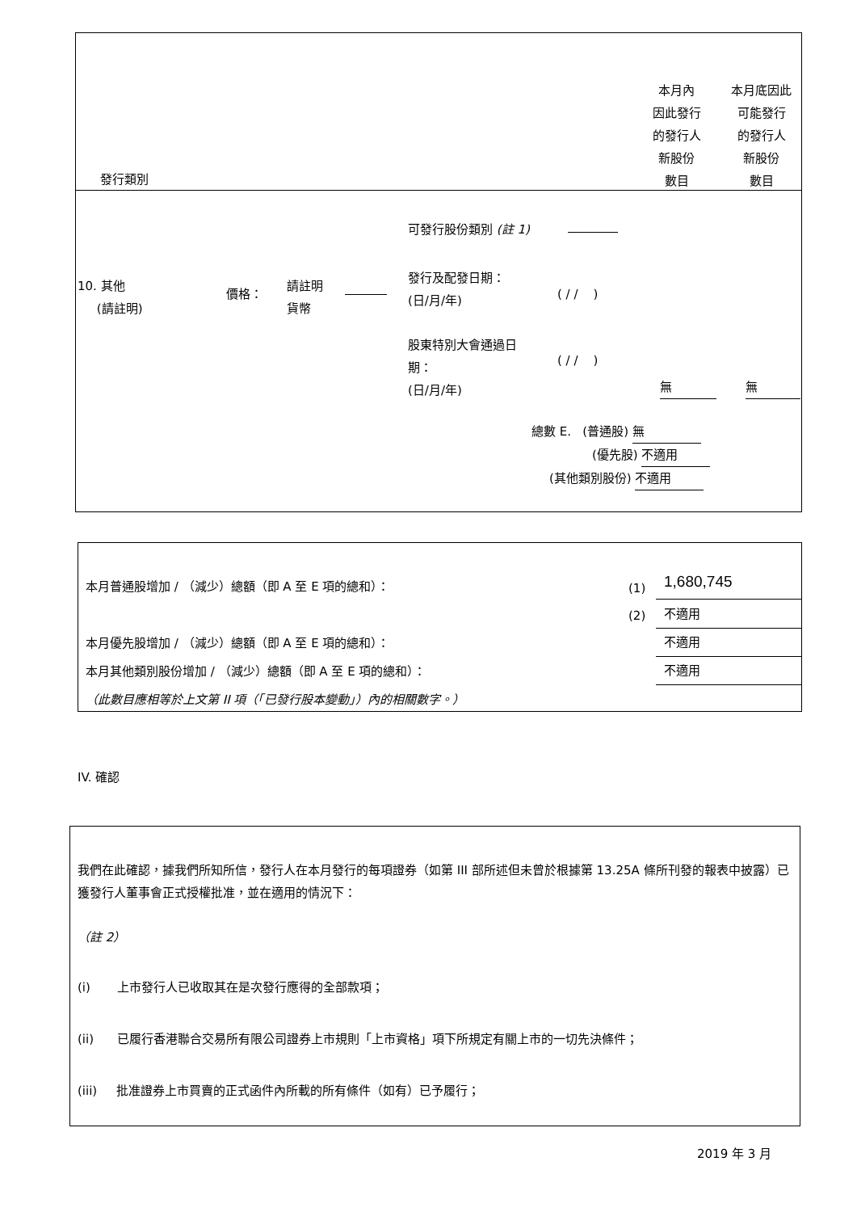發行類別
本月內
因此發行
的發行人
新股份
數目
本月底因此
可能發行
的發行人
新股份
數目
可發行股份類別 (註 1)
10. 其他
(請註明)
價格：
請註明
貨幣
發行及配發日期：
(日/月/年)
( / / )
股東特別大會通過日
期：
(日/月/年)
( / / )
無 無
總數 E. (普通股) 無
(優先股) 不適用
(其他類別股份) 不適用
本月普通股增加 / （減少）總額（即 A 至 E 項的總和）：
(1) 1,680,745
(2) 不適用
本月優先股增加 / （減少）總額（即 A 至 E 項的總和）：
不適用
本月其他類別股份增加 / （減少）總額（即 A 至 E 項的總和）：
不適用
（此數目應相等於上文第 II 項（「已發行股本變動」）內的相關數字。）
IV. 確認
我們在此確認，據我們所知所信，發行人在本月發行的每項證券（如第 III 部所述但未曾於根據第 13.25A 條所刊發的報表中披露）已獲發行人董事會正式授權批准，並在適用的情況下：
（註 2）
(i) 上市發行人已收取其在是次發行應得的全部款項；
(ii) 已履行香港聯合交易所有限公司證券上市規則「上市資格」項下所規定有關上市的一切先決條件；
(iii) 批准證券上市買賣的正式函件內所載的所有條件（如有）已予履行；
2019 年 3 月